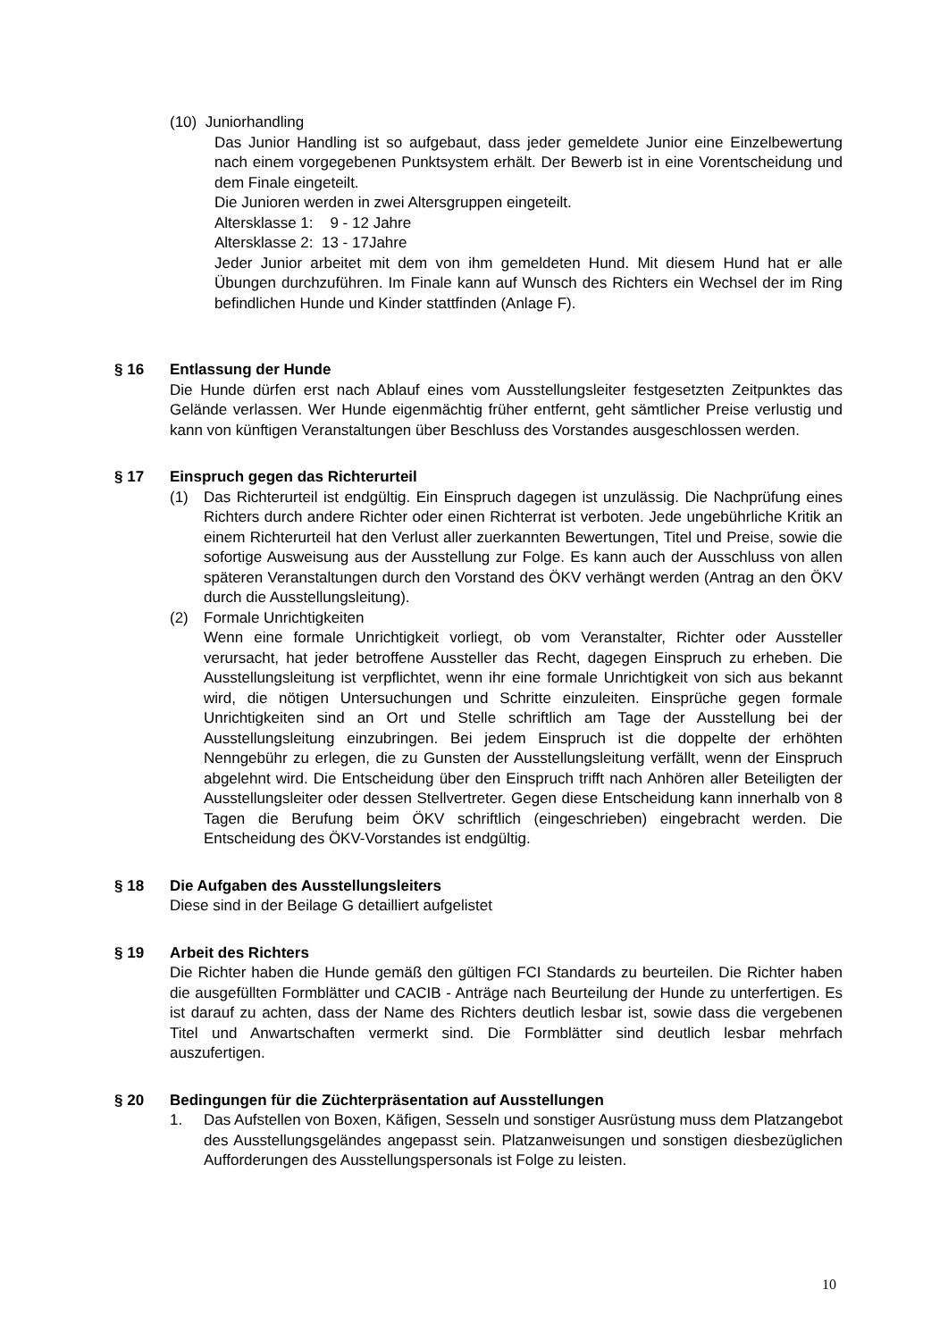(10) Juniorhandling
Das Junior Handling ist so aufgebaut, dass jeder gemeldete Junior eine Einzelbewertung nach einem vorgegebenen Punktsystem erhält. Der Bewerb ist in eine Vorentscheidung und dem Finale eingeteilt.
Die Junioren werden in zwei Altersgruppen eingeteilt.
Altersklasse 1: 9 - 12 Jahre
Altersklasse 2: 13 - 17Jahre
Jeder Junior arbeitet mit dem von ihm gemeldeten Hund. Mit diesem Hund hat er alle Übungen durchzuführen. Im Finale kann auf Wunsch des Richters ein Wechsel der im Ring befindlichen Hunde und Kinder stattfinden (Anlage F).
§ 16 Entlassung der Hunde
Die Hunde dürfen erst nach Ablauf eines vom Ausstellungsleiter festgesetzten Zeitpunktes das Gelände verlassen. Wer Hunde eigenmächtig früher entfernt, geht sämtlicher Preise verlustig und kann von künftigen Veranstaltungen über Beschluss des Vorstandes ausgeschlossen werden.
§ 17 Einspruch gegen das Richterurteil
(1) Das Richterurteil ist endgültig. Ein Einspruch dagegen ist unzulässig. Die Nachprüfung eines Richters durch andere Richter oder einen Richterrat ist verboten. Jede ungebührliche Kritik an einem Richterurteil hat den Verlust aller zuerkannten Bewertungen, Titel und Preise, sowie die sofortige Ausweisung aus der Ausstellung zur Folge. Es kann auch der Ausschluss von allen späteren Veranstaltungen durch den Vorstand des ÖKV verhängt werden (Antrag an den ÖKV durch die Ausstellungsleitung).
(2) Formale Unrichtigkeiten
Wenn eine formale Unrichtigkeit vorliegt, ob vom Veranstalter, Richter oder Aussteller verursacht, hat jeder betroffene Aussteller das Recht, dagegen Einspruch zu erheben. Die Ausstellungsleitung ist verpflichtet, wenn ihr eine formale Unrichtigkeit von sich aus bekannt wird, die nötigen Untersuchungen und Schritte einzuleiten. Einsprüche gegen formale Unrichtigkeiten sind an Ort und Stelle schriftlich am Tage der Ausstellung bei der Ausstellungsleitung einzubringen. Bei jedem Einspruch ist die doppelte der erhöhten Nenngebühr zu erlegen, die zu Gunsten der Ausstellungsleitung verfällt, wenn der Einspruch abgelehnt wird. Die Entscheidung über den Einspruch trifft nach Anhören aller Beteiligten der Ausstellungsleiter oder dessen Stellvertreter. Gegen diese Entscheidung kann innerhalb von 8 Tagen die Berufung beim ÖKV schriftlich (eingeschrieben) eingebracht werden. Die Entscheidung des ÖKV-Vorstandes ist endgültig.
§ 18 Die Aufgaben des Ausstellungsleiters
Diese sind in der Beilage G detailliert aufgelistet
§ 19 Arbeit des Richters
Die Richter haben die Hunde gemäß den gültigen FCI Standards zu beurteilen. Die Richter haben die ausgefüllten Formblätter und CACIB - Anträge nach Beurteilung der Hunde zu unterfertigen. Es ist darauf zu achten, dass der Name des Richters deutlich lesbar ist, sowie dass die vergebenen Titel und Anwartschaften vermerkt sind. Die Formblätter sind deutlich lesbar mehrfach auszufertigen.
§ 20 Bedingungen für die Züchterpräsentation auf Ausstellungen
1. Das Aufstellen von Boxen, Käfigen, Sesseln und sonstiger Ausrüstung muss dem Platzangebot des Ausstellungsgeländes angepasst sein. Platzanweisungen und sonstigen diesbezüglichen Aufforderungen des Ausstellungspersonals ist Folge zu leisten.
10